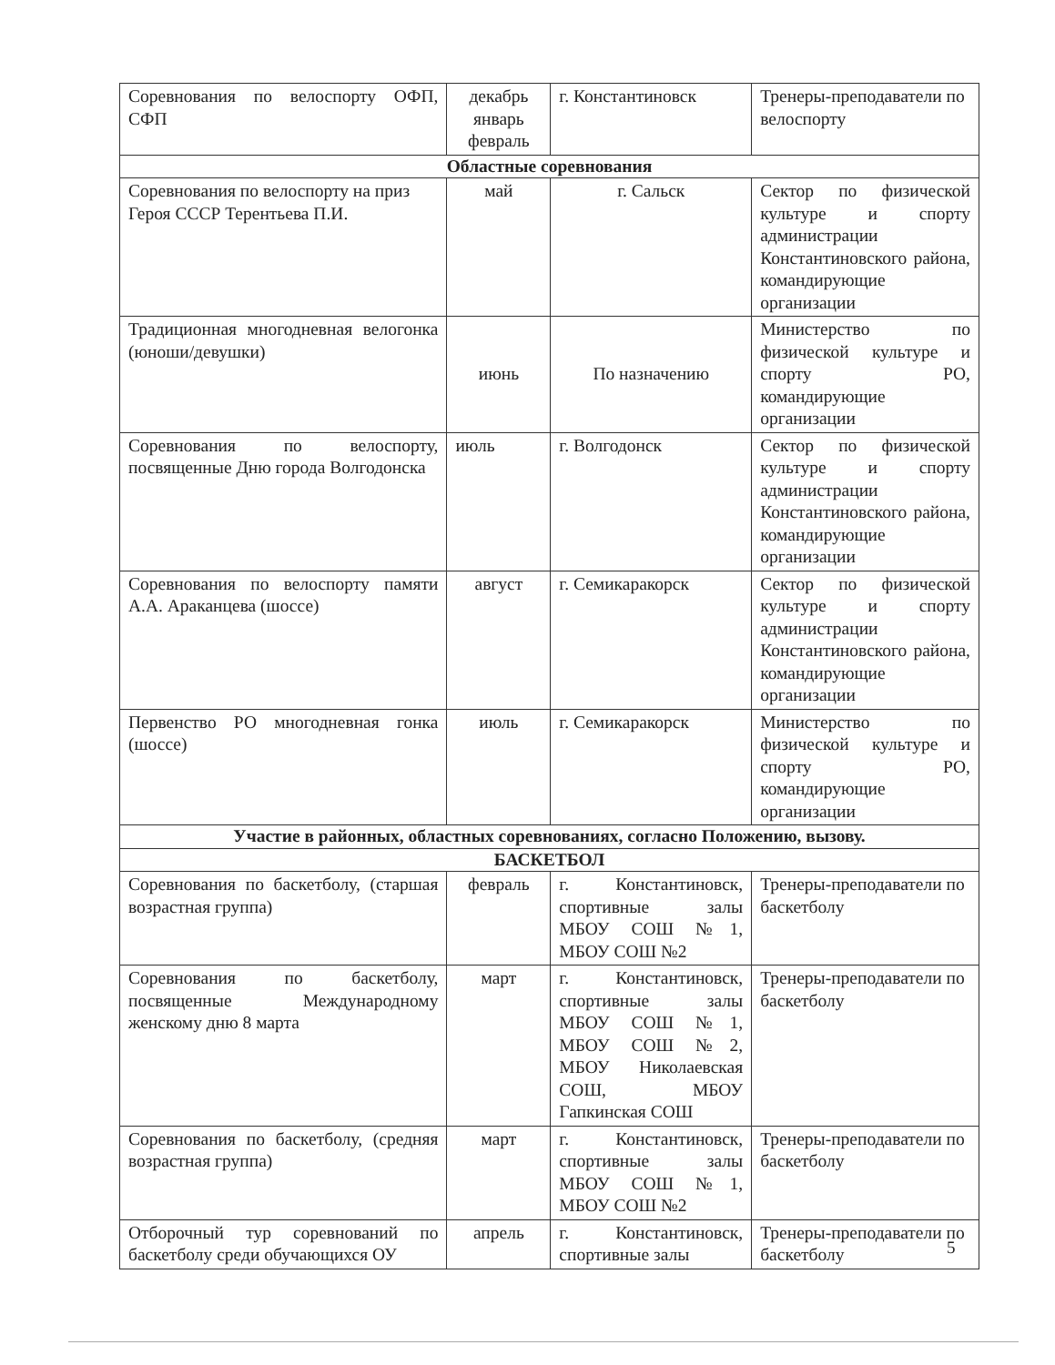| Соревнования по велоспорту ОФП, СФП | декабрь январь февраль | г. Константиновск | Тренеры-преподаватели по велоспорту |
| Областные соревнования | | | |
| Соревнования по велоспорту на приз Героя СССР Терентьева П.И. | май | г. Сальск | Сектор по физической культуре и спорту администрации Константиновского района, командирующие организации |
| Традиционная многодневная велогонка (юноши/девушки) | июнь | По назначению | Министерство по физической культуре и спорту РО, командирующие организации |
| Соревнования по велоспорту, посвященные Дню города Волгодонска | июль | г. Волгодонск | Сектор по физической культуре и спорту администрации Константиновского района, командирующие организации |
| Соревнования по велоспорту памяти А.А. Араканцева (шоссе) | август | г. Семикаракорск | Сектор по физической культуре и спорту администрации Константиновского района, командирующие организации |
| Первенство РО многодневная гонка (шоссе) | июль | г. Семикаракорск | Министерство по физической культуре и спорту РО, командирующие организации |
| Участие в районных, областных соревнованиях, согласно Положению, вызову. | | | |
| БАСКЕТБОЛ | | | |
| Соревнования по баскетболу, (старшая возрастная группа) | февраль | г. Константиновск, спортивные залы МБОУ СОШ №1, МБОУ СОШ №2 | Тренеры-преподаватели по баскетболу |
| Соревнования по баскетболу, посвященные Международному женскому дню 8 марта | март | г. Константиновск, спортивные залы МБОУ СОШ №1, МБОУ СОШ №2, МБОУ Николаевская СОШ, МБОУ Гапкинская СОШ | Тренеры-преподаватели по баскетболу |
| Соревнования по баскетболу, (средняя возрастная группа) | март | г. Константиновск, спортивные залы МБОУ СОШ №1, МБОУ СОШ №2 | Тренеры-преподаватели по баскетболу |
| Отборочный тур соревнований по баскетболу среди обучающихся ОУ | апрель | г. Константиновск, спортивные залы | Тренеры-преподаватели по баскетболу |
5